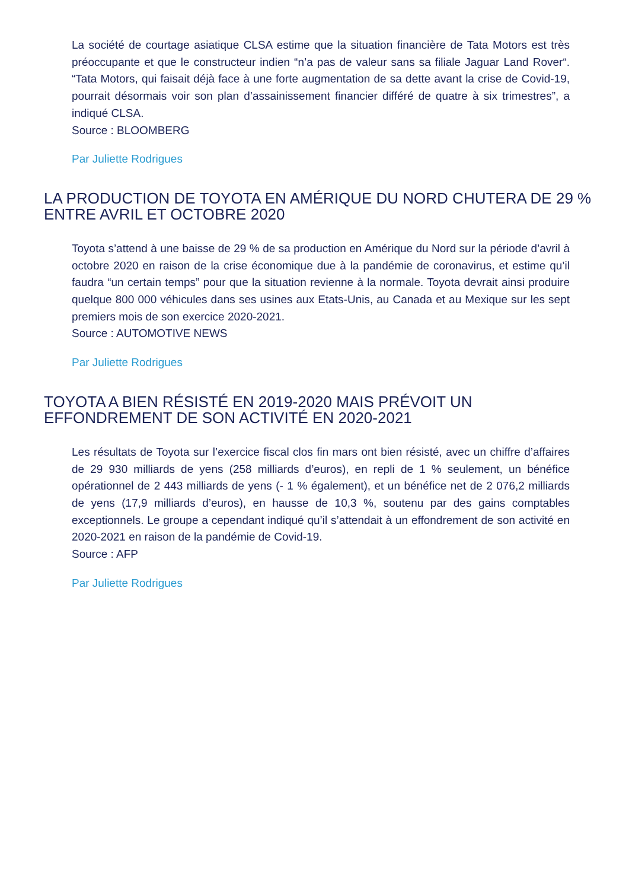La société de courtage asiatique CLSA estime que la situation financière de Tata Motors est très préoccupante et que le constructeur indien “n’a pas de valeur sans sa filiale Jaguar Land Rover“. “Tata Motors, qui faisait déjà face à une forte augmentation de sa dette avant la crise de Covid-19, pourrait désormais voir son plan d’assainissement financier différé de quatre à six trimestres”, a indiqué CLSA.
Source : BLOOMBERG
Par Juliette Rodrigues
LA PRODUCTION DE TOYOTA EN AMÉRIQUE DU NORD CHUTERA DE 29 % ENTRE AVRIL ET OCTOBRE 2020
Toyota s’attend à une baisse de 29 % de sa production en Amérique du Nord sur la période d’avril à octobre 2020 en raison de la crise économique due à la pandémie de coronavirus, et estime qu’il faudra “un certain temps” pour que la situation revienne à la normale. Toyota devrait ainsi produire quelque 800 000 véhicules dans ses usines aux Etats-Unis, au Canada et au Mexique sur les sept premiers mois de son exercice 2020-2021.
Source : AUTOMOTIVE NEWS
Par Juliette Rodrigues
TOYOTA A BIEN RÉSISTÉ EN 2019-2020 MAIS PRÉVOIT UN EFFONDREMENT DE SON ACTIVITÉ EN 2020-2021
Les résultats de Toyota sur l’exercice fiscal clos fin mars ont bien résisté, avec un chiffre d’affaires de 29 930 milliards de yens (258 milliards d’euros), en repli de 1 % seulement, un bénéfice opérationnel de 2 443 milliards de yens (- 1 % également), et un bénéfice net de 2 076,2 milliards de yens (17,9 milliards d’euros), en hausse de 10,3 %, soutenu par des gains comptables exceptionnels. Le groupe a cependant indiqué qu’il s’attendait à un effondrement de son activité en 2020-2021 en raison de la pandémie de Covid-19.
Source : AFP
Par Juliette Rodrigues